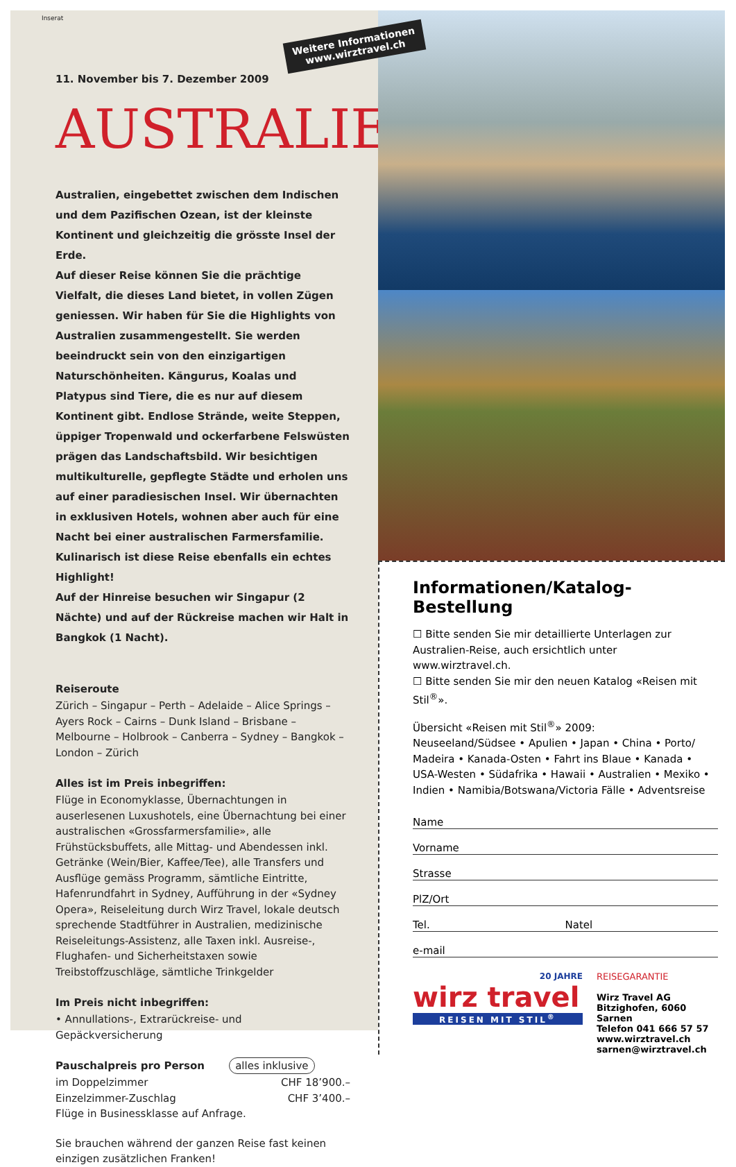Inserat
Weitere Informationen www.wirztravel.ch
11. November bis 7. Dezember 2009
AUSTRALIEN
Australien, eingebettet zwischen dem Indischen und dem Pazifischen Ozean, ist der kleinste Kontinent und gleichzeitig die grösste Insel der Erde.
Auf dieser Reise können Sie die prächtige Vielfalt, die dieses Land bietet, in vollen Zügen geniessen. Wir haben für Sie die Highlights von Australien zusammengestellt. Sie werden beeindruckt sein von den einzigartigen Naturschönheiten. Kängurus, Koalas und Platypus sind Tiere, die es nur auf diesem Kontinent gibt. Endlose Strände, weite Steppen, üppiger Tropenwald und ockerfarbene Felswüsten prägen das Landschaftsbild. Wir besichtigen multikulturelle, gepflegte Städte und erholen uns auf einer paradiesischen Insel. Wir übernachten in exklusiven Hotels, wohnen aber auch für eine Nacht bei einer australischen Farmersfamilie. Kulinarisch ist diese Reise ebenfalls ein echtes Highlight!
Auf der Hinreise besuchen wir Singapur (2 Nächte) und auf der Rückreise machen wir Halt in Bangkok (1 Nacht).
Reiseroute
Zürich – Singapur – Perth – Adelaide – Alice Springs – Ayers Rock – Cairns – Dunk Island – Brisbane – Melbourne – Holbrook – Canberra – Sydney – Bangkok – London – Zürich
Alles ist im Preis inbegriffen:
Flüge in Economyklasse, Übernachtungen in auserlesenen Luxushotels, eine Übernachtung bei einer australischen «Grossfarmersfamilie», alle Frühstücksbuffets, alle Mittag- und Abendessen inkl. Getränke (Wein/Bier, Kaffee/Tee), alle Transfers und Ausflüge gemäss Programm, sämtliche Eintritte, Hafenrundfahrt in Sydney, Aufführung in der «Sydney Opera», Reiseleitung durch Wirz Travel, lokale deutsch sprechende Stadtführer in Australien, medizinische Reiseleitungs-Assistenz, alle Taxen inkl. Ausreise-, Flughafen- und Sicherheitstaxen sowie Treibstoffzuschläge, sämtliche Trinkgelder
Im Preis nicht inbegriffen:
• Annullations-, Extrarückreise- und Gepäckversicherung
Pauschalpreis pro Person alles inklusive
im Doppelzimmer CHF 18’900.–
Einzelzimmer-Zuschlag CHF 3’400.–
Flüge in Businessklasse auf Anfrage.
Sie brauchen während der ganzen Reise fast keinen einzigen zusätzlichen Franken!
Informationen/Katalog-Bestellung
☐ Bitte senden Sie mir detaillierte Unterlagen zur Australien-Reise, auch ersichtlich unter www.wirztravel.ch.
☐ Bitte senden Sie mir den neuen Katalog «Reisen mit Stil<sup>®</sup>».
Übersicht «Reisen mit Stil<sup>®</sup>» 2009:
Neuseeland/Südsee • Apulien • Japan • China • Porto/ Madeira • Kanada-Osten • Fahrt ins Blaue • Kanada • USA-Westen • Südafrika • Hawaii • Australien • Mexiko • Indien • Namibia/Botswana/Victoria Fälle • Adventsreise
Name
Vorname
Strasse
PlZ/Ort
Tel. Natel
e-mail
20 JAHRE
wirz travel
REISEN MIT STIL<sup>®</sup>
REISEGARANTIE
Wirz Travel AG
Bitzighofen, 6060 Sarnen
Telefon 041 666 57 57
www.wirztravel.ch
sarnen@wirztravel.ch